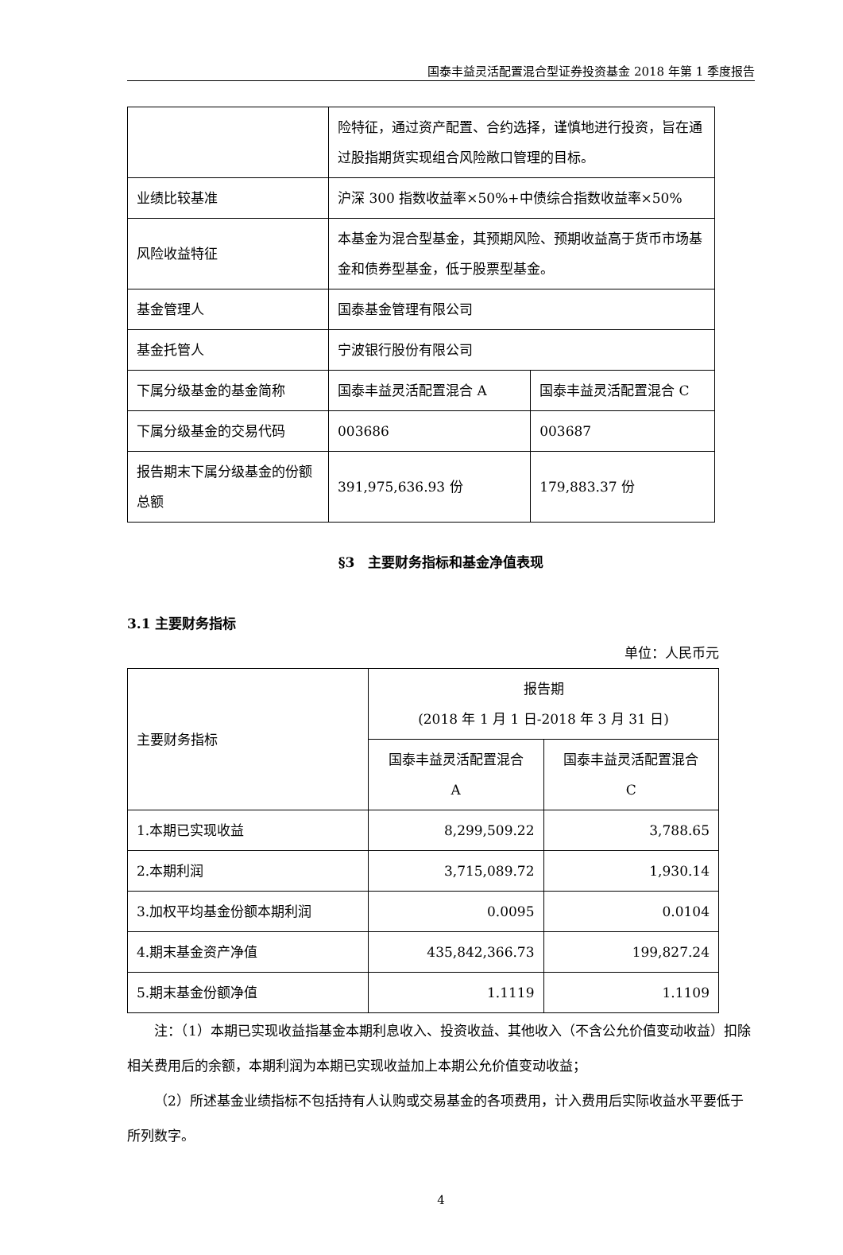国泰丰益灵活配置混合型证券投资基金 2018 年第 1 季度报告
| | 险特征，通过资产配置、合约选择，谨慎地进行投资，旨在通过股指期货实现组合风险敞口管理的目标。 | |
| 业绩比较基准 | 沪深 300 指数收益率×50%+中债综合指数收益率×50% | |
| 风险收益特征 | 本基金为混合型基金，其预期风险、预期收益高于货币市场基金和债券型基金，低于股票型基金。 | |
| 基金管理人 | 国泰基金管理有限公司 | |
| 基金托管人 | 宁波银行股份有限公司 | |
| 下属分级基金的基金简称 | 国泰丰益灵活配置混合 A | 国泰丰益灵活配置混合 C |
| 下属分级基金的交易代码 | 003686 | 003687 |
| 报告期末下属分级基金的份额总额 | 391,975,636.93 份 | 179,883.37 份 |
§3　主要财务指标和基金净值表现
3.1 主要财务指标
单位：人民币元
| 主要财务指标 | 报告期 (2018 年 1 月 1 日-2018 年 3 月 31 日) | |
| | 国泰丰益灵活配置混合 A | 国泰丰益灵活配置混合 C |
| 1.本期已实现收益 | 8,299,509.22 | 3,788.65 |
| 2.本期利润 | 3,715,089.72 | 1,930.14 |
| 3.加权平均基金份额本期利润 | 0.0095 | 0.0104 |
| 4.期末基金资产净值 | 435,842,366.73 | 199,827.24 |
| 5.期末基金份额净值 | 1.1119 | 1.1109 |
注：（1）本期已实现收益指基金本期利息收入、投资收益、其他收入（不含公允价值变动收益）扣除相关费用后的余额，本期利润为本期已实现收益加上本期公允价值变动收益；
（2）所述基金业绩指标不包括持有人认购或交易基金的各项费用，计入费用后实际收益水平要低于所列数字。
4